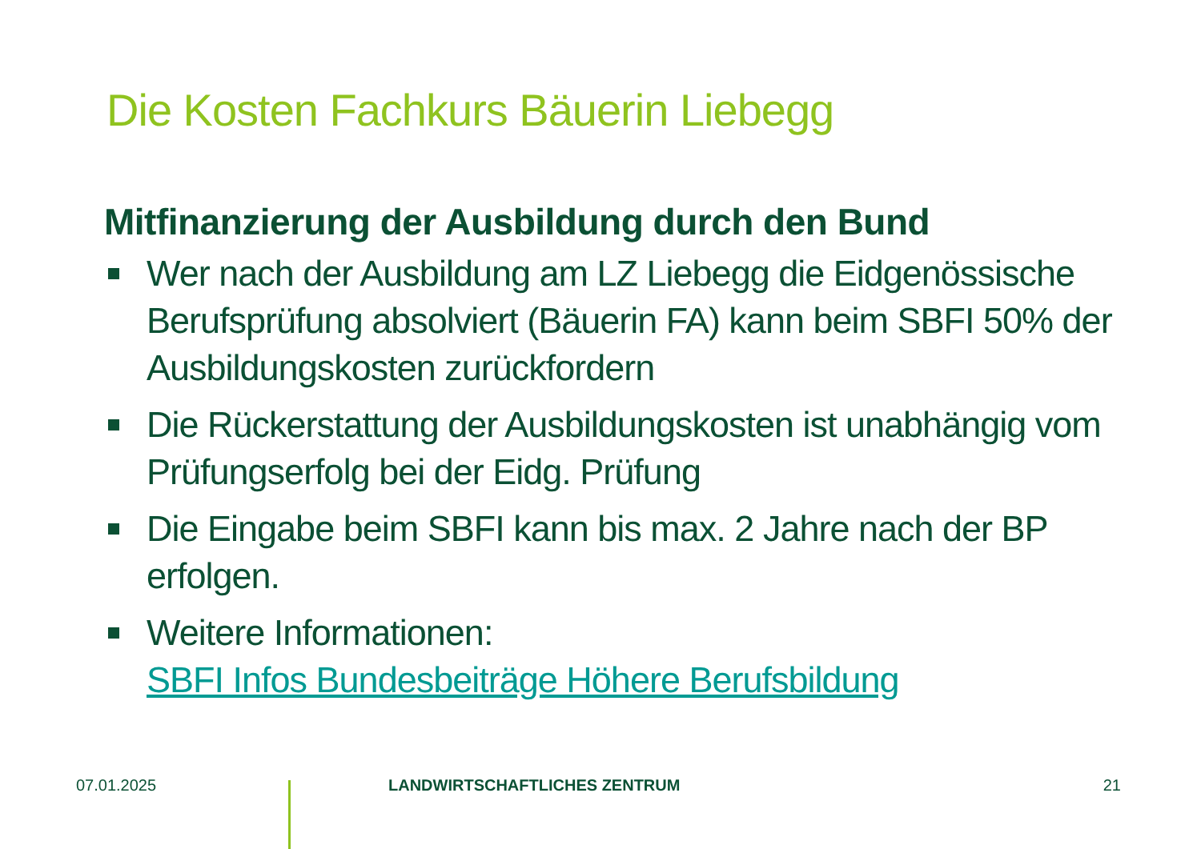Die Kosten Fachkurs Bäuerin Liebegg
Mitfinanzierung der Ausbildung durch den Bund
Wer nach der Ausbildung am LZ Liebegg die Eidgenössische Berufsprüfung absolviert (Bäuerin FA) kann beim SBFI 50% der Ausbildungskosten zurückfordern
Die Rückerstattung der Ausbildungskosten ist unabhängig vom Prüfungserfolg bei der Eidg. Prüfung
Die Eingabe beim SBFI kann bis max. 2 Jahre nach der BP erfolgen.
Weitere Informationen:
SBFI Infos Bundesbeiträge Höhere Berufsbildung
07.01.2025 LANDWIRTSCHAFTLICHES ZENTRUM 21